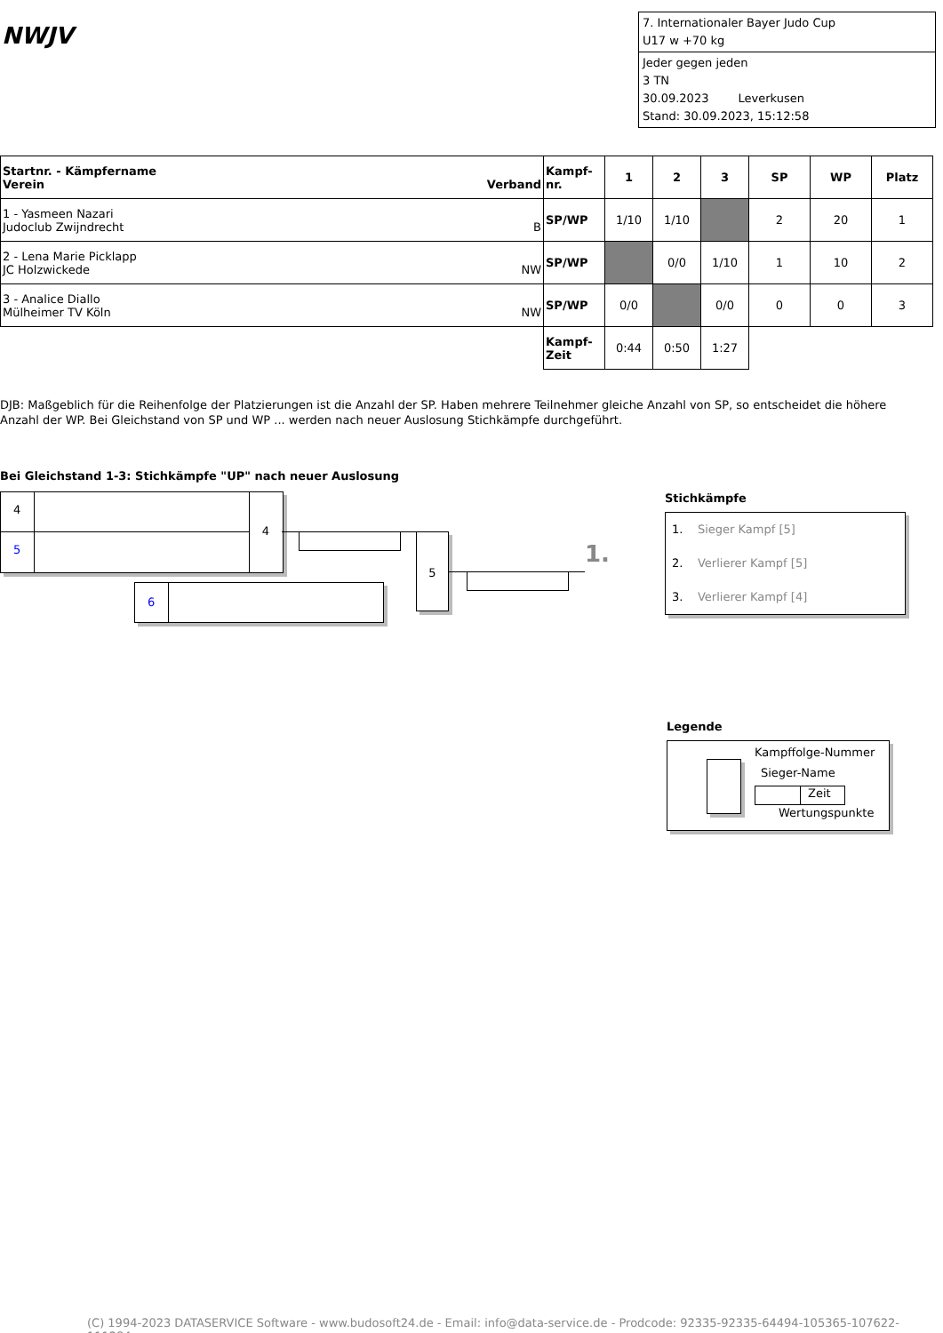NWJV
7. Internationaler Bayer Judo Cup
U17 w +70 kg
Jeder gegen jeden
3 TN
30.09.2023 Leverkusen
Stand: 30.09.2023, 15:12:58
| Startnr. - Kämpfername Verein Verband | Kampf- nr. | 1 | 2 | 3 | SP | WP | Platz |
| --- | --- | --- | --- | --- | --- | --- | --- |
| 1 - Yasmeen Nazari Judoclub Zwijndrecht B | SP/WP | 1/10 | 1/10 | | 2 | 20 | 1 |
| 2 - Lena Marie Picklapp JC Holzwickede NW | SP/WP | | 0/0 | 1/10 | 1 | 10 | 2 |
| 3 - Analice Diallo Mülheimer TV Köln NW | SP/WP | 0/0 | | 0/0 | 0 | 0 | 3 |
| | Kampf- Zeit | 0:44 | 0:50 | 1:27 | | | |
DJB: Maßgeblich für die Reihenfolge der Platzierungen ist die Anzahl der SP. Haben mehrere Teilnehmer gleiche Anzahl von SP, so entscheidet die höhere Anzahl der WP. Bei Gleichstand von SP und WP ... werden nach neuer Auslosung Stichkämpfe durchgeführt.
Bei Gleichstand 1-3: Stichkämpfe "UP" nach neuer Auslosung
4
5
4
6
5
1.
Stichkämpfe
1. Sieger Kampf [5]
2. Verlierer Kampf [5]
3. Verlierer Kampf [4]
Legende
Kampffolge-Nummer
Sieger-Name
Zeit
Wertungspunkte
(C) 1994-2023 DATASERVICE Software - www.budosoft24.de - Email: info@data-service.de - Prodcode: 92335-92335-64494-105365-107622-111284